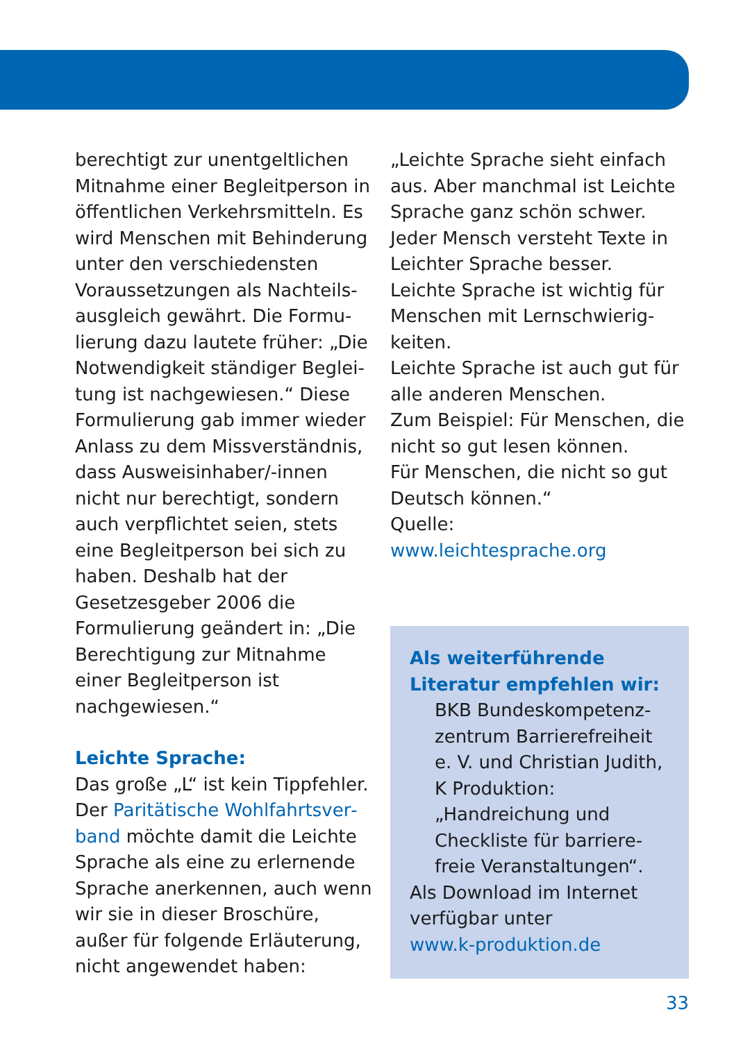berechtigt zur unentgeltlichen Mitnahme einer Begleitperson in öffentlichen Verkehrsmitteln. Es wird Menschen mit Behinde­rung unter den verschiedensten Voraussetzungen als Nachteils­ausgleich gewährt. Die Formu­lierung dazu lautete früher: „Die Notwendigkeit ständiger Beglei­tung ist nachgewiesen.“ Diese Formulierung gab immer wieder Anlass zu dem Missverständnis, dass Ausweisinhaber/-innen nicht nur berechtigt, sondern auch verpflichtet seien, stets eine Begleitperson bei sich zu haben. Deshalb hat der Gesetzesgeber 2006 die Formulierung geändert in: „Die Berechtigung zur Mit­nahme einer Begleitperson ist nachgewiesen.“
Leichte Sprache:
Das große „L“ ist kein Tippfehler. Der Paritätische Wohlfahrtsver­band möchte damit die Leichte Sprache als eine zu erlernende Sprache anerkennen, auch wenn wir sie in dieser Broschüre, außer für folgende Erläuterung, nicht angewendet haben:
„Leichte Sprache sieht einfach aus. Aber manchmal ist Leichte Sprache ganz schön schwer.
Jeder Mensch versteht Texte in Leichter Sprache besser.
Leichte Sprache ist wichtig für Menschen mit Lernschwierig­keiten.
Leichte Sprache ist auch gut für alle anderen Menschen.
Zum Beispiel: Für Menschen, die nicht so gut lesen können.
Für Menschen, die nicht so gut Deutsch können.“
Quelle:
www.leichtesprache.org
Als weiterführende Litera­tur empfehlen wir:
BKB Bundeskompetenz­zentrum Barrierefreiheit e. V. und Christian Judith, K Produktion: „Handreichung und Checkliste für barriere­freie Veranstaltungen“.
Als Download im Internet verfügbar unter
www.k-produktion.de
33